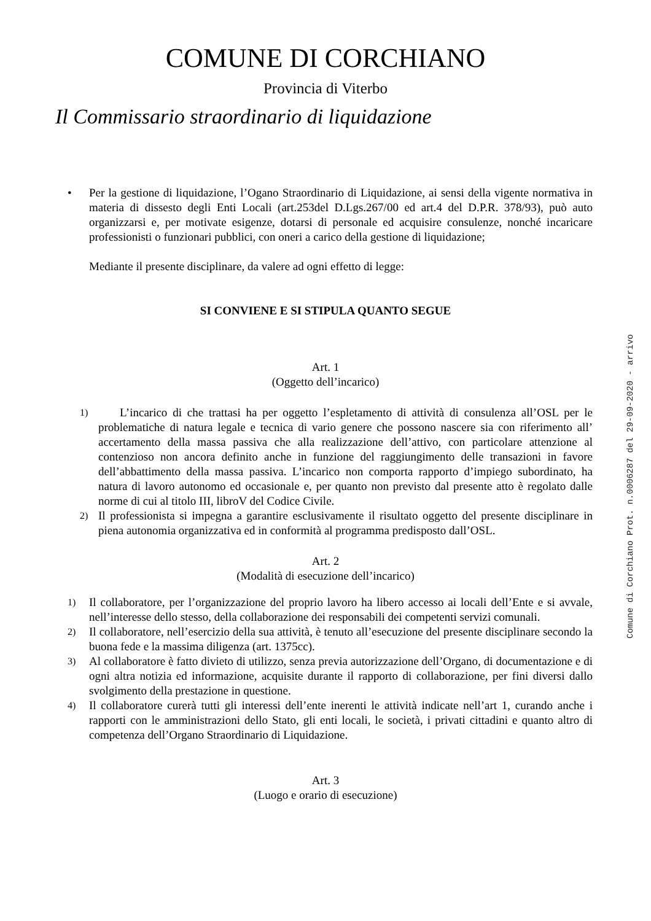COMUNE DI CORCHIANO
Provincia di Viterbo
Il Commissario straordinario di liquidazione
• Per la gestione di liquidazione, l’Ogano Straordinario di Liquidazione, ai sensi della vigente normativa in materia di dissesto degli Enti Locali (art.253del D.Lgs.267/00 ed art.4 del D.P.R. 378/93), può auto organizzarsi e, per motivate esigenze, dotarsi di personale ed acquisire consulenze, nonché incaricare professionisti o funzionari pubblici, con oneri a carico della gestione di liquidazione;
Mediante il presente disciplinare, da valere ad ogni effetto di legge:
SI CONVIENE E SI STIPULA QUANTO SEGUE
Art. 1
(Oggetto dell’incarico)
1)
L’incarico di che trattasi ha per oggetto l’espletamento di attività di consulenza all’OSL per le problematiche di natura legale e tecnica di vario genere che possono nascere sia con riferimento all’ accertamento della massa passiva che alla realizzazione dell’attivo, con particolare attenzione al contenzioso non ancora definito anche in funzione del raggiungimento delle transazioni in favore dell’abbattimento della massa passiva. L’incarico non comporta rapporto d’impiego subordinato, ha natura di lavoro autonomo ed occasionale e, per quanto non previsto dal presente atto è regolato dalle norme di cui al titolo III, libroV del Codice Civile.
2)
Il professionista si impegna a garantire esclusivamente il risultato oggetto del presente disciplinare in piena autonomia organizzativa ed in conformità al programma predisposto dall’OSL.
Art. 2
(Modalità di esecuzione dell’incarico)
1)
Il collaboratore, per l’organizzazione del proprio lavoro ha libero accesso ai locali dell’Ente e si avvale, nell’interesse dello stesso, della collaborazione dei responsabili dei competenti servizi comunali.
2)
Il collaboratore, nell’esercizio della sua attività, è tenuto all’esecuzione del presente disciplinare secondo la buona fede e la massima diligenza (art. 1375cc).
3)
Al collaboratore è fatto divieto di utilizzo, senza previa autorizzazione dell’Organo, di documentazione e di ogni altra notizia ed informazione, acquisite durante il rapporto di collaborazione, per fini diversi dallo svolgimento della prestazione in questione.
4)
Il collaboratore curerà tutti gli interessi dell’ente inerenti le attività indicate nell’art 1, curando anche i rapporti con le amministrazioni dello Stato, gli enti locali, le società, i privati cittadini e quanto altro di competenza dell’Organo Straordinario di Liquidazione.
Art. 3
(Luogo e orario di esecuzione)
Comune di Corchiano Prot. n.0006287 del 29-09-2020 - arrivo